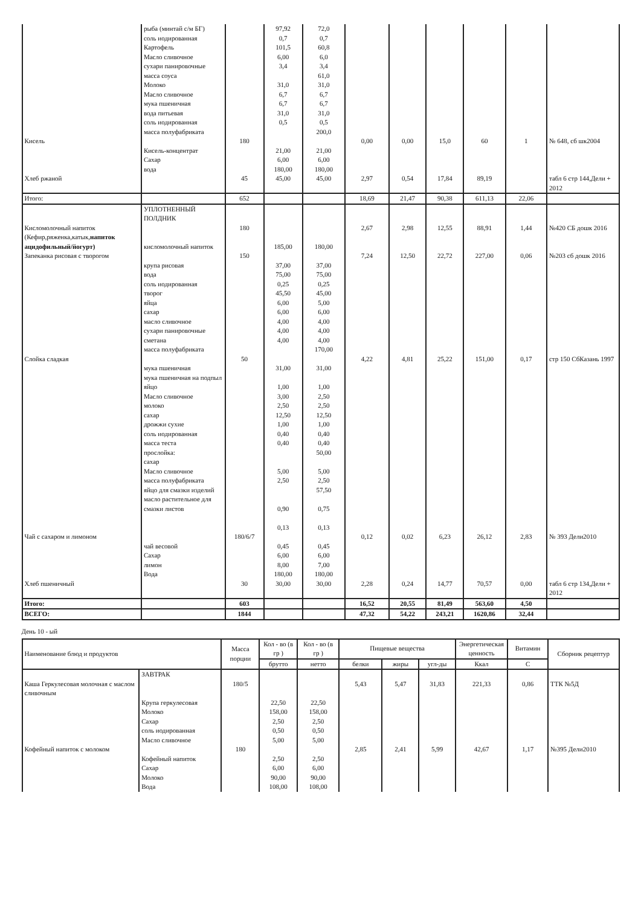| | рыба (минтай с/м БГ) соль иодированная Картофель Масло сливочное сухари панировочные масса соуса Молоко Масло сливочное мука пшеничная вода питьевая соль иодированная масса полуфабриката | | 97,92 0,7 101,5 6,00 3,4 31,0 6,7 6,7 31,0 0,5 | 72,0 0,7 60,8 6,0 3,4 61,0 31,0 6,7 6,7 31,0 0,5 200,0 | | | | | | |
| Кисель | Кисель-концентрат Сахар вода | 180 | 21,00 6,00 180,00 | 21,00 6,00 180,00 | 0,00 | 0,00 | 15,0 | 60 | 1 | № 648, сб шк2004 |
| Хлеб ржаной | | 45 | 45,00 | 45,00 | 2,97 | 0,54 | 17,84 | 89,19 | | табл 6 стр 144,Дели + 2012 |
| Итого: | | 652 | | | 18,69 | 21,47 | 90,38 | 611,13 | 22,06 | |
| | УПЛОТНЕННЫЙ ПОЛДНИК | | | | | | | | | |
| Кисломолочный напиток (Кефир,ряженка,катык, напиток ацидофильный/йогурт) | кисломолочный напиток | 180 | 185,00 | 180,00 | 2,67 | 2,98 | 12,55 | 88,91 | 1,44 | №420 СБ дошк 2016 |
| Запеканка рисовая с творогом | крупа рисовая вода соль иодированная творог яйца сахар масло сливочное сухари панировочные сметана масса полуфабриката | 150 | 37,00 75,00 0,25 45,50 6,00 6,00 4,00 4,00 4,00 | 37,00 75,00 0,25 45,00 5,00 6,00 4,00 4,00 4,00 170,00 | 7,24 | 12,50 | 22,72 | 227,00 | 0,06 | №203 сб дошк 2016 |
| Слойка сладкая | мука пшеничная мука пшеничная на подпыл яйцо Масло сливочное молоко сахар дрожжи сухие соль иодированная масса теста прослойка: сахар Масло сливочное масса полуфабриката яйцо для смазки изделий масло растительное для смазки листов | 50 | 31,00 1,00 3,00 2,50 12,50 1,00 0,40 0,40 5,00 2,50 0,90 0,13 | 31,00 1,00 2,50 2,50 12,50 1,00 0,40 0,40 50,00 5,00 2,50 57,50 0,75 0,13 | 4,22 | 4,81 | 25,22 | 151,00 | 0,17 | стр 150 СбКазань 1997 |
| Чай с сахаром и лимоном | чай весовой Сахар лимон Вода | 180/6/7 | 0,45 6,00 8,00 180,00 | 0,45 6,00 7,00 180,00 | 0,12 | 0,02 | 6,23 | 26,12 | 2,83 | № 393 Дели2010 |
| Хлеб пшеничный | | 30 | 30,00 | 30,00 | 2,28 | 0,24 | 14,77 | 70,57 | 0,00 | табл 6 стр 134,Дели + 2012 |
| Итого: | | 603 | | | 16,52 | 20,55 | 81,49 | 563,60 | 4,50 | |
| ВСЕГО: | | 1844 | | | 47,32 | 54,22 | 243,21 | 1620,86 | 32,44 | |
День 10 - ый
| Наименование блюд и продуктов | | Масса порции | Кол - во (в гр ) | Кол - во (в гр ) | Пищевые вещества | | | Энергетическая ценность | Витамин | Сборник рецептур |
| --- | --- | --- | --- | --- | --- | --- | --- | --- | --- | --- |
| | | | брутто | нетто | белки | жиры | угл-ды | Ккал | С | |
| | ЗАВТРАК | | | | | | | | | |
| Каша Геркулесовая молочная с маслом сливочным | Крупа геркулесовая Молоко Сахар соль иодированная Масло сливочное | 180/5 | 22,50 158,00 2,50 0,50 5,00 | 22,50 158,00 2,50 0,50 5,00 | 5,43 | 5,47 | 31,83 | 221,33 | 0,86 | ТТК №5Д |
| Кофейный напиток с молоком | Кофейный напиток Сахар Молоко Вода | 180 | 2,50 6,00 90,00 108,00 | 2,50 6,00 90,00 108,00 | 2,85 | 2,41 | 5,99 | 42,67 | 1,17 | №395 Дели2010 |